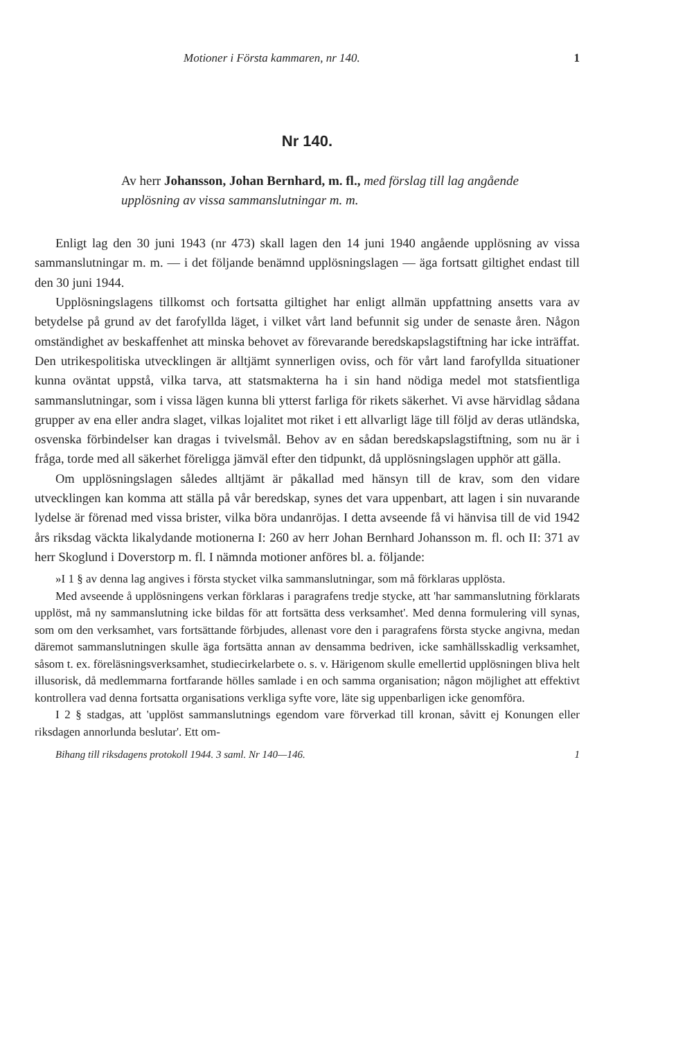Motioner i Första kammaren, nr 140. 1
Nr 140.
Av herr Johansson, Johan Bernhard, m. fl., med förslag till lag angående upplösning av vissa sammanslutningar m. m.
Enligt lag den 30 juni 1943 (nr 473) skall lagen den 14 juni 1940 angående upplösning av vissa sammanslutningar m. m. — i det följande benämnd upplösningslagen — äga fortsatt giltighet endast till den 30 juni 1944.
Upplösningslagens tillkomst och fortsatta giltighet har enligt allmän uppfattning ansetts vara av betydelse på grund av det farofyllda läget, i vilket vårt land befunnit sig under de senaste åren. Någon omständighet av beskaffenhet att minska behovet av förevarande beredskapslagstiftning har icke inträffat. Den utrikespolitiska utvecklingen är alltjämt synnerligen oviss, och för vårt land farofyllda situationer kunna oväntat uppstå, vilka tarva, att statsmakterna ha i sin hand nödiga medel mot statsfientliga sammanslutningar, som i vissa lägen kunna bli ytterst farliga för rikets säkerhet. Vi avse härvidlag sådana grupper av ena eller andra slaget, vilkas lojalitet mot riket i ett allvarligt läge till följd av deras utländska, osvenska förbindelser kan dragas i tvivelsmål. Behov av en sådan beredskapslagstiftning, som nu är i fråga, torde med all säkerhet föreligga jämväl efter den tidpunkt, då upplösningslagen upphör att gälla.
Om upplösningslagen således alltjämt är påkallad med hänsyn till de krav, som den vidare utvecklingen kan komma att ställa på vår beredskap, synes det vara uppenbart, att lagen i sin nuvarande lydelse är förenad med vissa brister, vilka böra undanröjas. I detta avseende få vi hänvisa till de vid 1942 års riksdag väckta likalydande motionerna I: 260 av herr Johan Bernhard Johansson m. fl. och II: 371 av herr Skoglund i Doverstorp m. fl. I nämnda motioner anföres bl. a. följande:
»I 1 § av denna lag angives i första stycket vilka sammanslutningar, som må förklaras upplösta.
Med avseende å upplösningens verkan förklaras i paragrafens tredje stycke, att 'har sammanslutning förklarats upplöst, må ny sammanslutning icke bildas för att fortsätta dess verksamhet'. Med denna formulering vill synas, som om den verksamhet, vars fortsättande förbjudes, allenast vore den i paragrafens första stycke angivna, medan däremot sammanslutningen skulle äga fortsätta annan av densamma bedriven, icke samhällsskadlig verksamhet, såsom t. ex. föreläsningsverksamhet, studiecirkelarbete o. s. v. Härigenom skulle emellertid upplösningen bliva helt illusorisk, då medlemmarna fortfarande hölles samlade i en och samma organisation; någon möjlighet att effektivt kontrollera vad denna fortsatta organisations verkliga syfte vore, läte sig uppenbarligen icke genomföra.
I 2 § stadgas, att 'upplöst sammanslutnings egendom vare förverkad till kronan, såvitt ej Konungen eller riksdagen annorlunda beslutar'. Ett om-
Bihang till riksdagens protokoll 1944. 3 saml. Nr 140—146. 1